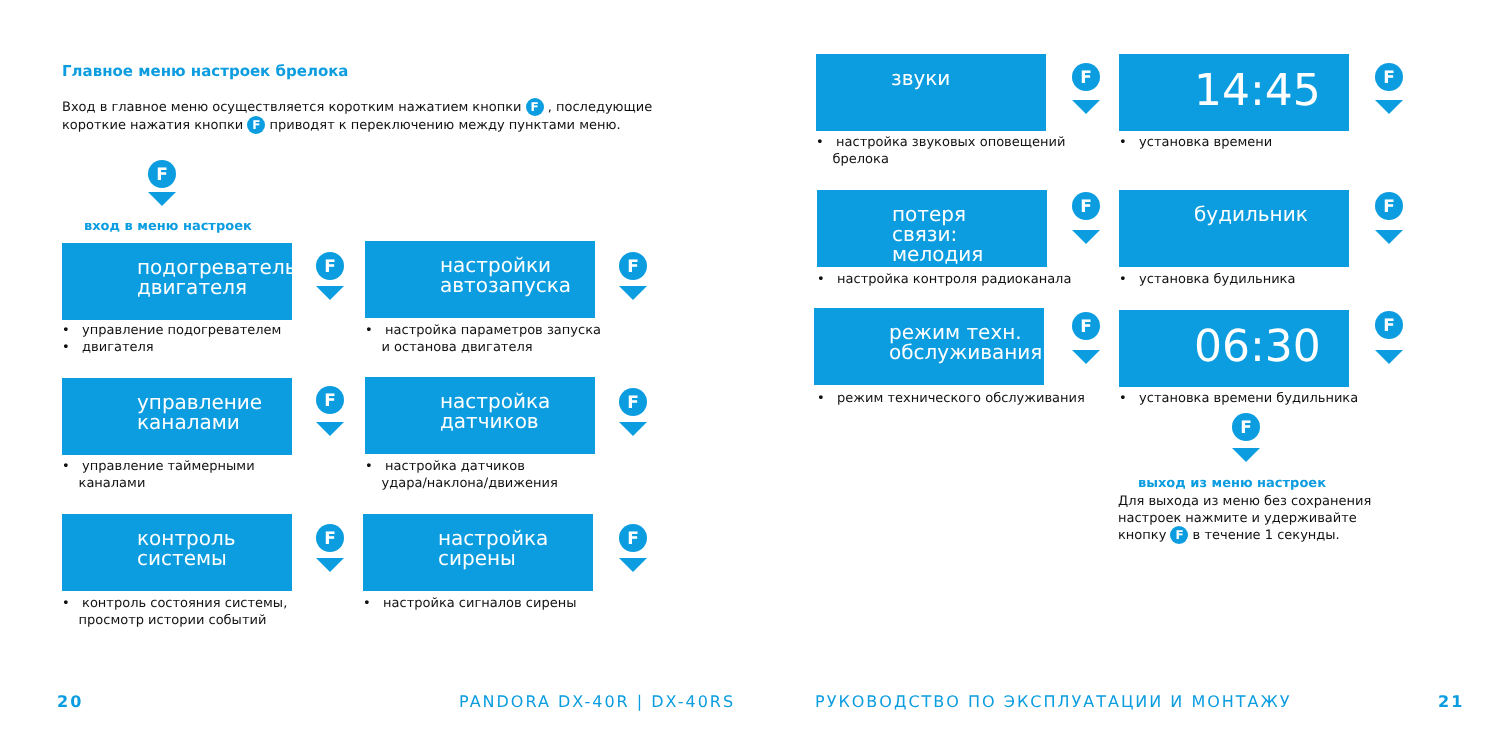Главное меню настроек брелока
Вход в главное меню осуществляется коротким нажатием кнопки F , последующие короткие нажатия кнопки F приводят к переключению между пунктами меню.
F
вход в меню настроек
подогреватель двигателя
• управление подогревателем
• двигателя
настройки автозапуска
• настройка параметров запуска
и останова двигателя
управление каналами
• управление таймерными
каналами
настройка датчиков
• настройка датчиков
удара/наклона/движения
контроль системы
• контроль состояния системы,
просмотр истории событий
настройка сирены
• настройка сигналов сирены
F F
F F
F F
20 PANDORA DX-40R | DX-40RS
звуки
• настройка звуковых оповещений
брелока
14:45
• установка времени
потеря связи: мелодия
• настройка контроля радиоканала
будильник
• установка будильника
режим техн. обслуживания
• режим технического обслуживания
06:30
• установка времени будильника
F F
F F
F F
F
выход из меню настроек
Для выхода из меню без сохранения настроек нажмите и удерживайте кнопку F в течение 1 секунды.
РУКОВОДСТВО ПО ЭКСПЛУАТАЦИИ И МОНТАЖУ
21